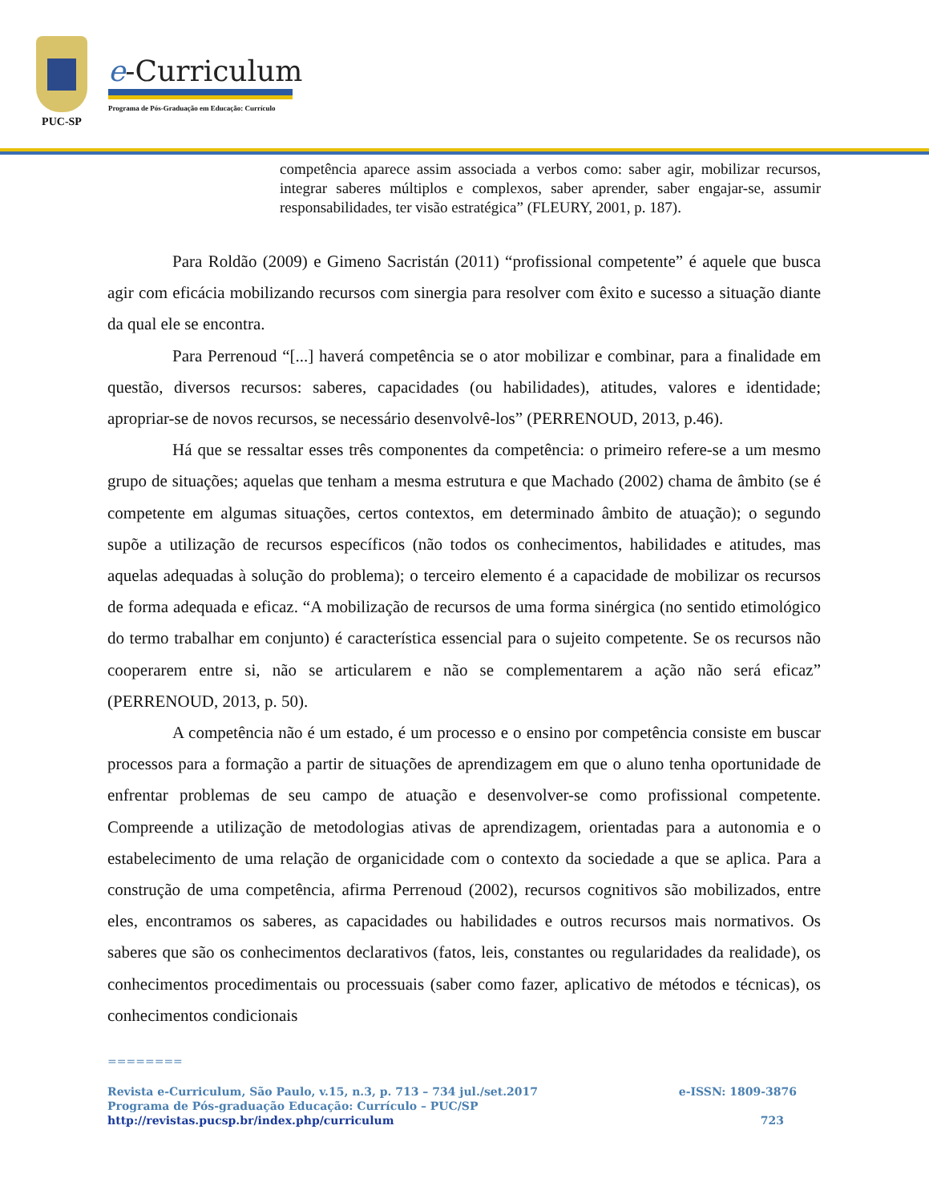PUC-SP
e-Curriculum
Programa de Pós-Graduação em Educação: Currículo
competência aparece assim associada a verbos como: saber agir, mobilizar recursos, integrar saberes múltiplos e complexos, saber aprender, saber engajar-se, assumir responsabilidades, ter visão estratégica” (FLEURY, 2001, p. 187).
Para Roldão (2009) e Gimeno Sacristán (2011) “profissional competente” é aquele que busca agir com eficácia mobilizando recursos com sinergia para resolver com êxito e sucesso a situação diante da qual ele se encontra.
Para Perrenoud “[...] haverá competência se o ator mobilizar e combinar, para a finalidade em questão, diversos recursos: saberes, capacidades (ou habilidades), atitudes, valores e identidade; apropriar-se de novos recursos, se necessário desenvolvê-los” (PERRENOUD, 2013, p.46).
Há que se ressaltar esses três componentes da competência: o primeiro refere-se a um mesmo grupo de situações; aquelas que tenham a mesma estrutura e que Machado (2002) chama de âmbito (se é competente em algumas situações, certos contextos, em determinado âmbito de atuação); o segundo supõe a utilização de recursos específicos (não todos os conhecimentos, habilidades e atitudes, mas aquelas adequadas à solução do problema); o terceiro elemento é a capacidade de mobilizar os recursos de forma adequada e eficaz. “A mobilização de recursos de uma forma sinérgica (no sentido etimológico do termo trabalhar em conjunto) é característica essencial para o sujeito competente. Se os recursos não cooperarem entre si, não se articularem e não se complementarem a ação não será eficaz” (PERRENOUD, 2013, p. 50).
A competência não é um estado, é um processo e o ensino por competência consiste em buscar processos para a formação a partir de situações de aprendizagem em que o aluno tenha oportunidade de enfrentar problemas de seu campo de atuação e desenvolver-se como profissional competente. Compreende a utilização de metodologias ativas de aprendizagem, orientadas para a autonomia e o estabelecimento de uma relação de organicidade com o contexto da sociedade a que se aplica. Para a construção de uma competência, afirma Perrenoud (2002), recursos cognitivos são mobilizados, entre eles, encontramos os saberes, as capacidades ou habilidades e outros recursos mais normativos. Os saberes que são os conhecimentos declarativos (fatos, leis, constantes ou regularidades da realidade), os conhecimentos procedimentais ou processuais (saber como fazer, aplicativo de métodos e técnicas), os conhecimentos condicionais
========
Revista e-Curriculum, São Paulo, v.15, n.3, p. 713 – 734 jul./set.2017 e-ISSN: 1809-3876
Programa de Pós-graduação Educação: Currículo – PUC/SP
http://revistas.pucsp.br/index.php/curriculum 723